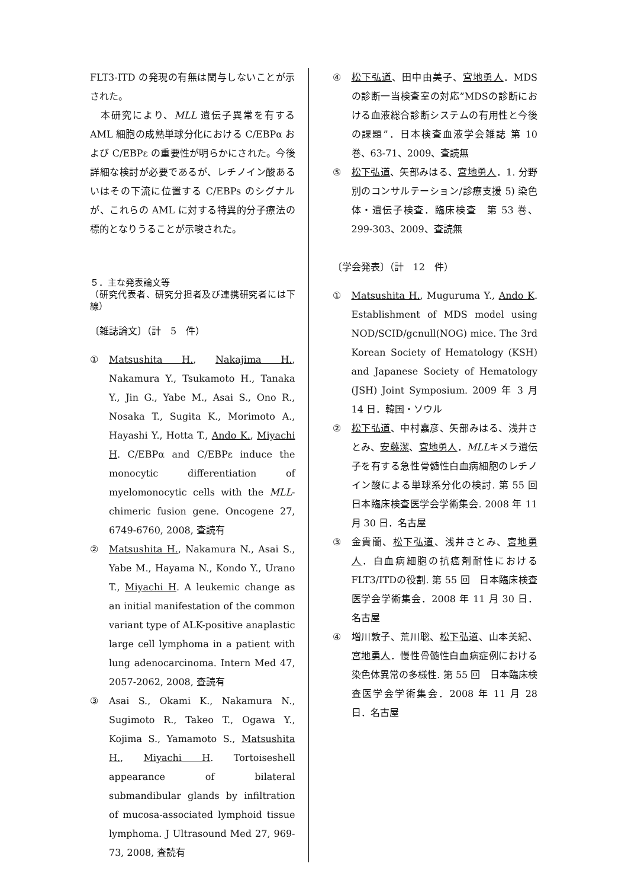FLT3-ITD の発現の有無は関与しないことが示された。
　本研究により、MLL 遺伝子異常を有する AML 細胞の成熟単球分化における C/EBPα および C/EBPε の重要性が明らかにされた。今後詳細な検討が必要であるが、レチノイン酸あるいはその下流に位置する C/EBPs のシグナルが、これらの AML に対する特異的分子療法の標的となりうることが示唆された。
５．主な発表論文等
（研究代表者、研究分担者及び連携研究者には下線）
〔雑誌論文〕（計　5　件）
① Matsushita H., Nakajima H., Nakamura Y., Tsukamoto H., Tanaka Y., Jin G., Yabe M., Asai S., Ono R., Nosaka T., Sugita K., Morimoto A., Hayashi Y., Hotta T., Ando K., Miyachi H. C/EBPα and C/EBPε induce the monocytic differentiation of myelomonocytic cells with the MLL-chimeric fusion gene. Oncogene 27, 6749-6760, 2008, 査読有
② Matsushita H., Nakamura N., Asai S., Yabe M., Hayama N., Kondo Y., Urano T., Miyachi H. A leukemic change as an initial manifestation of the common variant type of ALK-positive anaplastic large cell lymphoma in a patient with lung adenocarcinoma. Intern Med 47, 2057-2062, 2008, 査読有
③ Asai S., Okami K., Nakamura N., Sugimoto R., Takeo T., Ogawa Y., Kojima S., Yamamoto S., Matsushita H., Miyachi H. Tortoiseshell appearance of bilateral submandibular glands by infiltration of mucosa-associated lymphoid tissue lymphoma. J Ultrasound Med 27, 969-73, 2008, 査読有
④ 松下弘道、田中由美子、宮地勇人．MDS の診断一当検査室の対応”MDSの診断における血液総合診断システムの有用性と今後の課題”．日本検査血液学会雑誌 第 10 巻、63-71、2009、査読無
⑤ 松下弘道、矢部みはる、宮地勇人．1. 分野別のコンサルテーション/診療支援 5) 染色体・遺伝子検査．臨床検査　第 53 巻、299-303、2009、査読無
〔学会発表〕（計　12　件）
① Matsushita H., Muguruma Y., Ando K. Establishment of MDS model using NOD/SCID/gcnull(NOG) mice. The 3rd Korean Society of Hematology (KSH) and Japanese Society of Hematology (JSH) Joint Symposium. 2009 年 3 月 14 日．韓国・ソウル
② 松下弘道、中村嘉彦、矢部みはる、浅井さとみ、安藤潔、宮地勇人．MLLキメラ遺伝子を有する急性骨髄性白血病細胞のレチノイン酸による単球系分化の検討. 第 55 回　日本臨床検査医学会学術集会. 2008 年 11 月 30 日．名古屋
③ 金貴蘭、松下弘道、浅井さとみ、宮地勇人．白血病細胞の抗癌剤耐性における FLT3/ITDの役割. 第 55 回　日本臨床検査医学会学術集会．2008 年 11 月 30 日．名古屋
④ 増川敦子、荒川聡、松下弘道、山本美紀、宮地勇人．慢性骨髄性白血病症例における染色体異常の多様性. 第 55 回　日本臨床検査医学会学術集会．2008 年 11 月 28 日．名古屋